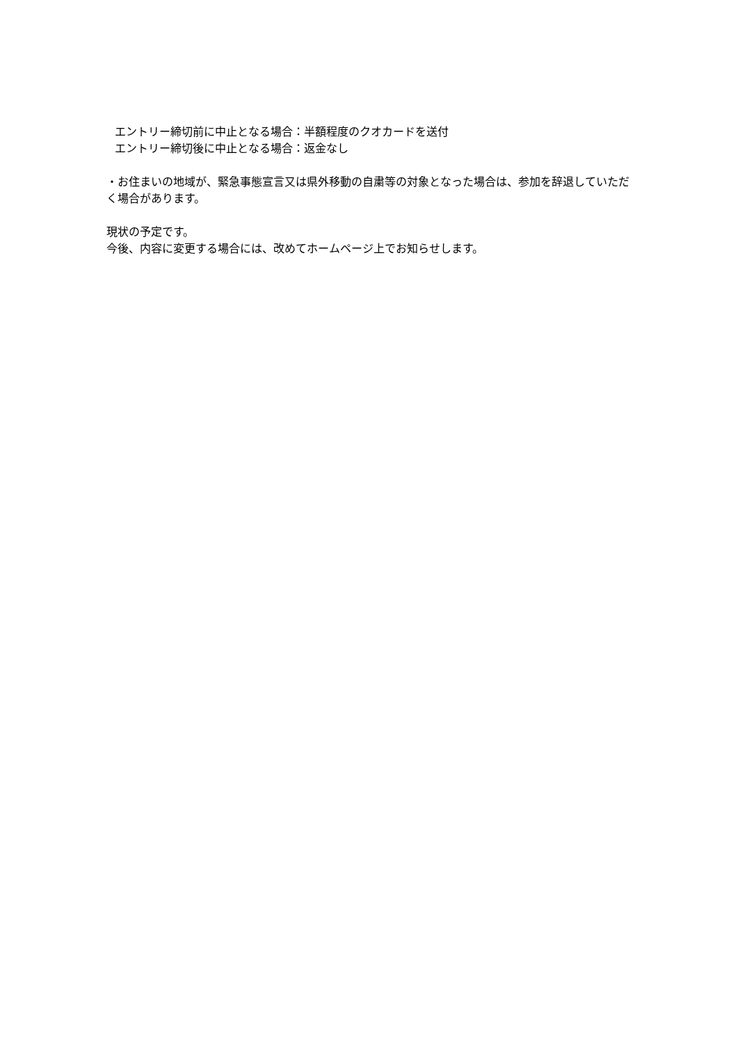エントリー締切前に中止となる場合：半額程度のクオカードを送付
エントリー締切後に中止となる場合：返金なし
・お住まいの地域が、緊急事態宣言又は県外移動の自粛等の対象となった場合は、参加を辞退していただく場合があります。
現状の予定です。
今後、内容に変更する場合には、改めてホームページ上でお知らせします。